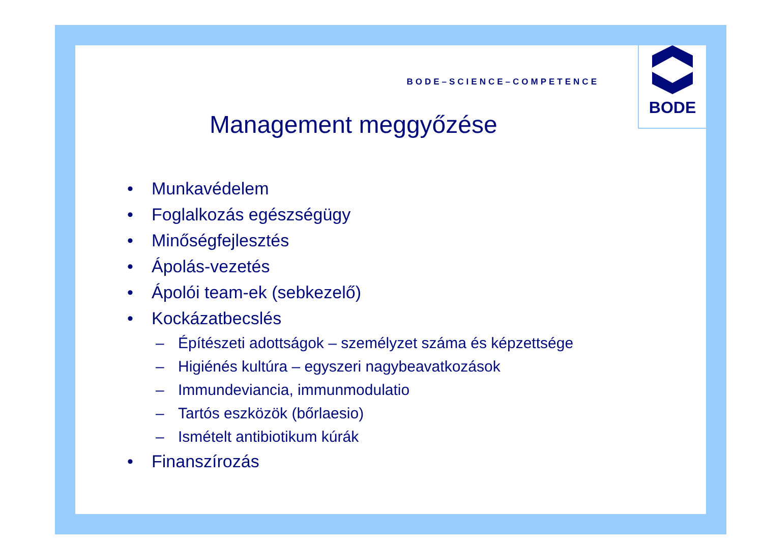BODE–SCIENCE–COMPETENCE
BODE
Management meggyőzése
• Munkavédelem
• Foglalkozás egészségügy
• Minőségfejlesztés
• Ápolás-vezetés
• Ápolói team-ek (sebkezelő)
• Kockázatbecslés
– Építészeti adottságok – személyzet száma és képzettsége
– Higiénés kultúra – egyszeri nagybeavatkozások
– Immundeviancia, immunmodulatio
– Tartós eszközök (bőrlaesio)
– Ismételt antibiotikum kúrák
• Finanszírozás